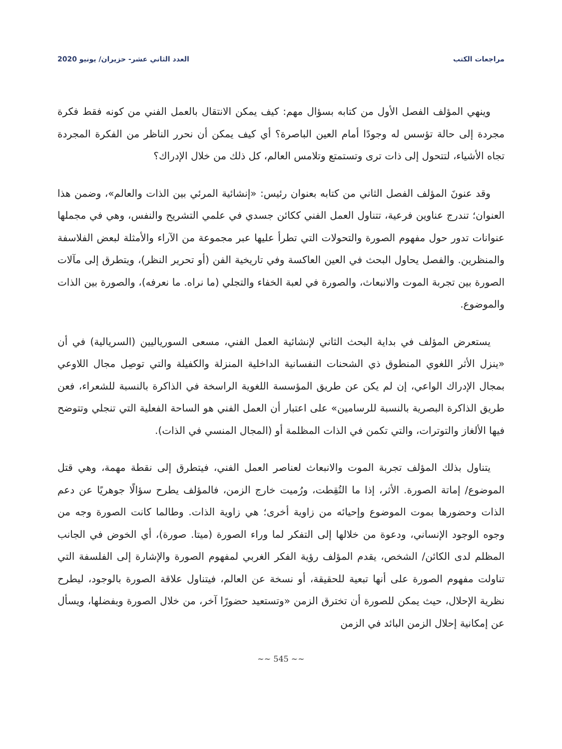مراجعات الكتب العدد الثاني عشر- حزيران/ يونيو 2020
وينهي المؤلف الفصل الأول من كتابه بسؤال مهم: كيف يمكن الانتقال بالعمل الفني من كونه فقط فكرة مجردة إلى حالة تؤسس له وجودًا أمام العين الباصرة؟ أي كيف يمكن أن نحرر الناظر من الفكرة المجردة تجاه الأشياء، لتتحول إلى ذات ترى وتستمتع وتلامس العالم، كل ذلك من خلال الإدراك؟
وقد عنونَ المؤلف الفصل الثاني من كتابه بعنوان رئيس: «إنشائية المرئي بين الذات والعالم»، وضمن هذا العنوان؛ تندرج عناوين فرعية، تتناول العمل الفني ككائن جسدي في علمي التشريح والنفس، وهي في مجملها عنوانات تدور حول مفهوم الصورة والتحولات التي تطرأ عليها عبر مجموعة من الآراء والأمثلة لبعض الفلاسفة والمنظرين. والفصل يحاول البحث في العين العاكسة وفي تاريخية الفن (أو تحرير النظر)، ويتطرق إلى مآلات الصورة بين تجربة الموت والانبعاث، والصورة في لعبة الخفاء والتجلي (ما نراه. ما نعرفه)، والصورة بين الذات والموضوع.
يستعرض المؤلف في بداية البحث الثاني لإنشائية العمل الفني، مسعى السورياليين (السريالية) في أن «ينزل الأثر اللغوي المنطوق ذي الشحنات النفسانية الداخلية المنزلة والكفيلة والتي توصِل مجال اللاوعي بمجال الإدراك الواعي، إن لم يكن عن طريق المؤسسة اللغوية الراسخة في الذاكرة بالنسبة للشعراء، فعن طريق الذاكرة البصرية بالنسبة للرسامين» على اعتبار أن العمل الفني هو الساحة الفعلية التي تنجلي وتتوضح فيها الألغاز والتوترات، والتي تكمن في الذات المظلمة أو (المجال المنسي في الذات).
يتناول بذلك المؤلف تجربة الموت والانبعاث لعناصر العمل الفني، فيتطرق إلى نقطة مهمة، وهي قتل الموضوع/ إماتة الصورة. الأثر، إذا ما التُقِطت، ورُميت خارج الزمن، فالمؤلف يطرح سؤالًا جوهريًا عن دعم الذات وحضورها بموت الموضوع وإحيائه من زاوية أخرى؛ هي زاوية الذات. وطالما كانت الصورة وجه من وجوه الوجود الإنساني، ودعوة من خلالها إلى التفكر لما وراء الصورة (ميتا. صورة)، أي الخوض في الجانب المظلم لدى الكائن/ الشخص، يقدم المؤلف رؤية الفكر الغربي لمفهوم الصورة والإشارة إلى الفلسفة التي تناولت مفهوم الصورة على أنها تبعية للحقيقة، أو نسخة عن العالم، فيتناول علاقة الصورة بالوجود، ليطرح نظرية الإحلال، حيث يمكن للصورة أن تخترق الزمن «وتستعيد حضورًا آخر، من خلال الصورة وبفضلها، ويسأل عن إمكانية إحلال الزمن البائد في الزمن
~~ 545 ~~